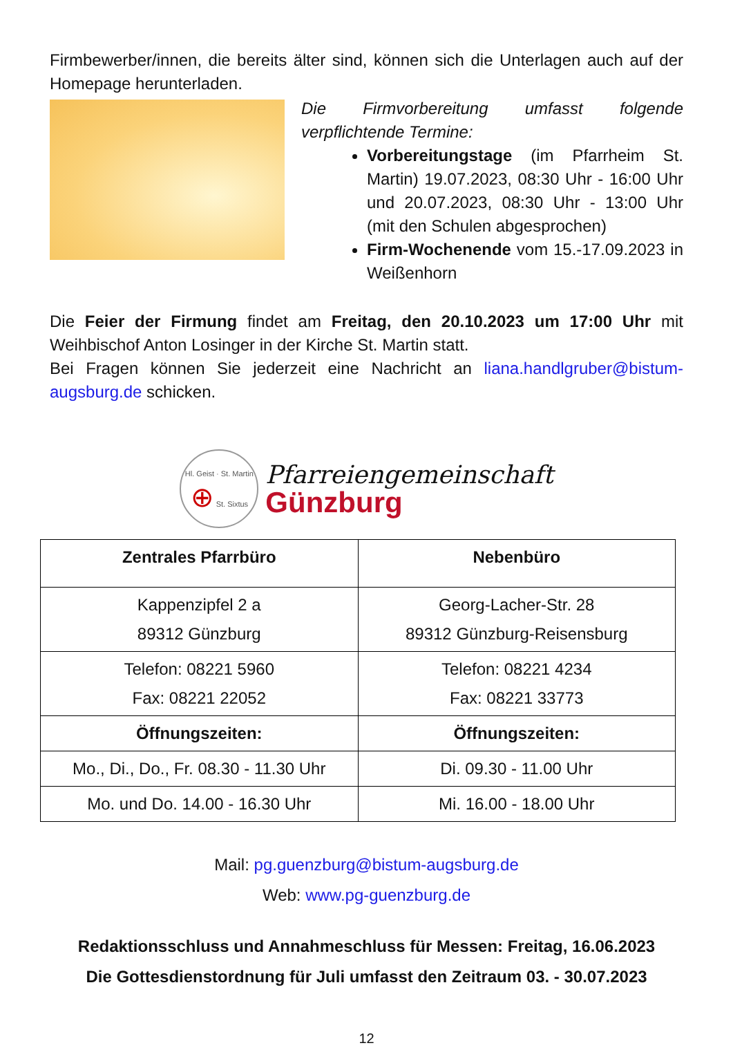Firmbewerber/innen, die bereits älter sind, können sich die Unterlagen auch auf der Homepage herunterladen.
Die Firmvorbereitung umfasst folgende verpflichtende Termine:
Vorbereitungstage (im Pfarrheim St. Martin) 19.07.2023, 08:30 Uhr - 16:00 Uhr und 20.07.2023, 08:30 Uhr - 13:00 Uhr (mit den Schulen abgesprochen)
Firm-Wochenende vom 15.-17.09.2023 in Weißenhorn
Die Feier der Firmung findet am Freitag, den 20.10.2023 um 17:00 Uhr mit Weihbischof Anton Losinger in der Kirche St. Martin statt.
Bei Fragen können Sie jederzeit eine Nachricht an liana.handlgruber@bistum-augsburg.de schicken.
Hl. Geist · St. Martin ⊕ St. Sixtus
Pfarreiengemeinschaft
Günzburg
| Zentrales Pfarrbüro | Nebenbüro |
| --- | --- |
| Kappenzipfel 2 a 89312 Günzburg | Georg-Lacher-Str. 28 89312 Günzburg-Reisensburg |
| Telefon: 08221 5960 Fax: 08221 22052 | Telefon: 08221 4234 Fax: 08221 33773 |
| Öffnungszeiten: | Öffnungszeiten: |
| Mo., Di., Do., Fr. 08.30 - 11.30 Uhr | Di. 09.30 - 11.00 Uhr |
| Mo. und Do. 14.00 - 16.30 Uhr | Mi. 16.00 - 18.00 Uhr |
Mail: pg.guenzburg@bistum-augsburg.de
Web: www.pg-guenzburg.de
Redaktionsschluss und Annahmeschluss für Messen: Freitag, 16.06.2023
Die Gottesdienstordnung für Juli umfasst den Zeitraum 03. - 30.07.2023
12